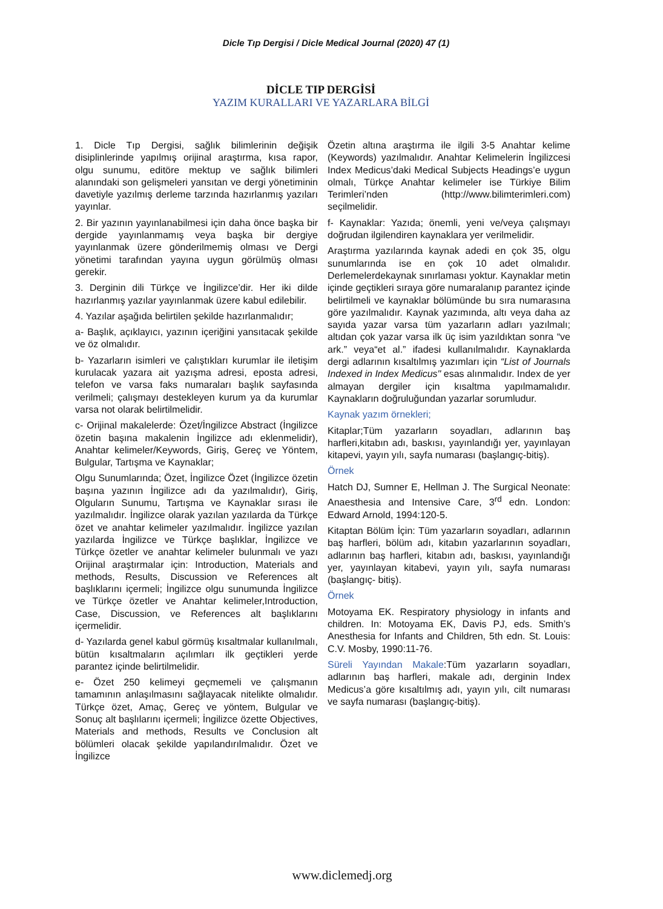Dicle Tıp Dergisi / Dicle Medical Journal (2020) 47 (1)
DİCLE TIP DERGİSİ
YAZIM KURALLARI VE YAZARLARA BİLGİ
1. Dicle Tıp Dergisi, sağlık bilimlerinin değişik disiplinlerinde yapılmış orijinal araştırma, kısa rapor, olgu sunumu, editöre mektup ve sağlık bilimleri alanındaki son gelişmeleri yansıtan ve dergi yönetiminin davetiyle yazılmış derleme tarzında hazırlanmış yazıları yayınlar.
2. Bir yazının yayınlanabilmesi için daha önce başka bir dergide yayınlanmamış veya başka bir dergiye yayınlanmak üzere gönderilmemiş olması ve Dergi yönetimi tarafından yayına uygun görülmüş olması gerekir.
3. Derginin dili Türkçe ve İngilizce’dir. Her iki dilde hazırlanmış yazılar yayınlanmak üzere kabul edilebilir.
4. Yazılar aşağıda belirtilen şekilde hazırlanmalıdır;
a- Başlık, açıklayıcı, yazının içeriğini yansıtacak şekilde ve öz olmalıdır.
b- Yazarların isimleri ve çalıştıkları kurumlar ile iletişim kurulacak yazara ait yazışma adresi, eposta adresi, telefon ve varsa faks numaraları başlık sayfasında verilmeli; çalışmayı destekleyen kurum ya da kurumlar varsa not olarak belirtilmelidir.
c- Orijinal makalelerde: Özet/İngilizce Abstract (İngilizce özetin başına makalenin İngilizce adı eklenmelidir), Anahtar kelimeler/Keywords, Giriş, Gereç ve Yöntem, Bulgular, Tartışma ve Kaynaklar;
Olgu Sunumlarında; Özet, İngilizce Özet (İngilizce özetin başına yazının İngilizce adı da yazılmalıdır), Giriş, Olguların Sunumu, Tartışma ve Kaynaklar sırası ile yazılmalıdır. İngilizce olarak yazılan yazılarda da Türkçe özet ve anahtar kelimeler yazılmalıdır. İngilizce yazılan yazılarda İngilizce ve Türkçe başlıklar, İngilizce ve Türkçe özetler ve anahtar kelimeler bulunmalı ve yazı Orijinal araştırmalar için: Introduction, Materials and methods, Results, Discussion ve References alt başlıklarını içermeli; İngilizce olgu sunumunda İngilizce ve Türkçe özetler ve Anahtar kelimeler,Introduction, Case, Discussion, ve References alt başlıklarını içermelidir.
d- Yazılarda genel kabul görmüş kısaltmalar kullanılmalı, bütün kısaltmaların açılımları ilk geçtikleri yerde parantez içinde belirtilmelidir.
e- Özet 250 kelimeyi geçmemeli ve çalışmanın tamamının anlaşılmasını sağlayacak nitelikte olmalıdır. Türkçe özet, Amaç, Gereç ve yöntem, Bulgular ve Sonuç alt başlılarını içermeli; İngilizce özette Objectives, Materials and methods, Results ve Conclusion alt bölümleri olacak şekilde yapılandırılmalıdır. Özet ve İngilizce
Özetin altına araştırma ile ilgili 3-5 Anahtar kelime (Keywords) yazılmalıdır. Anahtar Kelimelerin İngilizcesi Index Medicus’daki Medical Subjects Headings’e uygun olmalı, Türkçe Anahtar kelimeler ise Türkiye Bilim Terimleri’nden (http://www.bilimterimleri.com) seçilmelidir.
f- Kaynaklar: Yazıda; önemli, yeni ve/veya çalışmayı doğrudan ilgilendiren kaynaklara yer verilmelidir.
Araştırma yazılarında kaynak adedi en çok 35, olgu sunumlarında ise en çok 10 adet olmalıdır. Derlemelerdekaynak sınırlaması yoktur. Kaynaklar metin içinde geçtikleri sıraya göre numaralanıp parantez içinde belirtilmeli ve kaynaklar bölümünde bu sıra numarasına göre yazılmalıdır. Kaynak yazımında, altı veya daha az sayıda yazar varsa tüm yazarların adları yazılmalı; altıdan çok yazar varsa ilk üç isim yazıldıktan sonra “ve ark.” veya“et al.” ifadesi kullanılmalıdır. Kaynaklarda dergi adlarının kısaltılmış yazımları için “List of Journals Indexed in Index Medicus" esas alınmalıdır. Index de yer almayan dergiler için kısaltma yapılmamalıdır. Kaynakların doğruluğundan yazarlar sorumludur.
Kaynak yazım örnekleri;
Kitaplar;Tüm yazarların soyadları, adlarının baş harfleri,kitabın adı, baskısı, yayınlandığı yer, yayınlayan kitapevi, yayın yılı, sayfa numarası (başlangıç-bitiş).
Örnek
Hatch DJ, Sumner E, Hellman J. The Surgical Neonate: Anaesthesia and Intensive Care, 3<sup>rd</sup> edn. London: Edward Arnold, 1994:120-5.
Kitaptan Bölüm İçin: Tüm yazarların soyadları, adlarının baş harfleri, bölüm adı, kitabın yazarlarının soyadları, adlarının baş harfleri, kitabın adı, baskısı, yayınlandığı yer, yayınlayan kitabevi, yayın yılı, sayfa numarası (başlangıç- bitiş).
Örnek
Motoyama EK. Respiratory physiology in infants and children. In: Motoyama EK, Davis PJ, eds. Smith’s Anesthesia for Infants and Children, 5th edn. St. Louis: C.V. Mosby, 1990:11-76.
Süreli Yayından Makale:Tüm yazarların soyadları, adlarının baş harfleri, makale adı, derginin Index Medicus’a göre kısaltılmış adı, yayın yılı, cilt numarası ve sayfa numarası (başlangıç-bitiş).
www.diclemedj.org